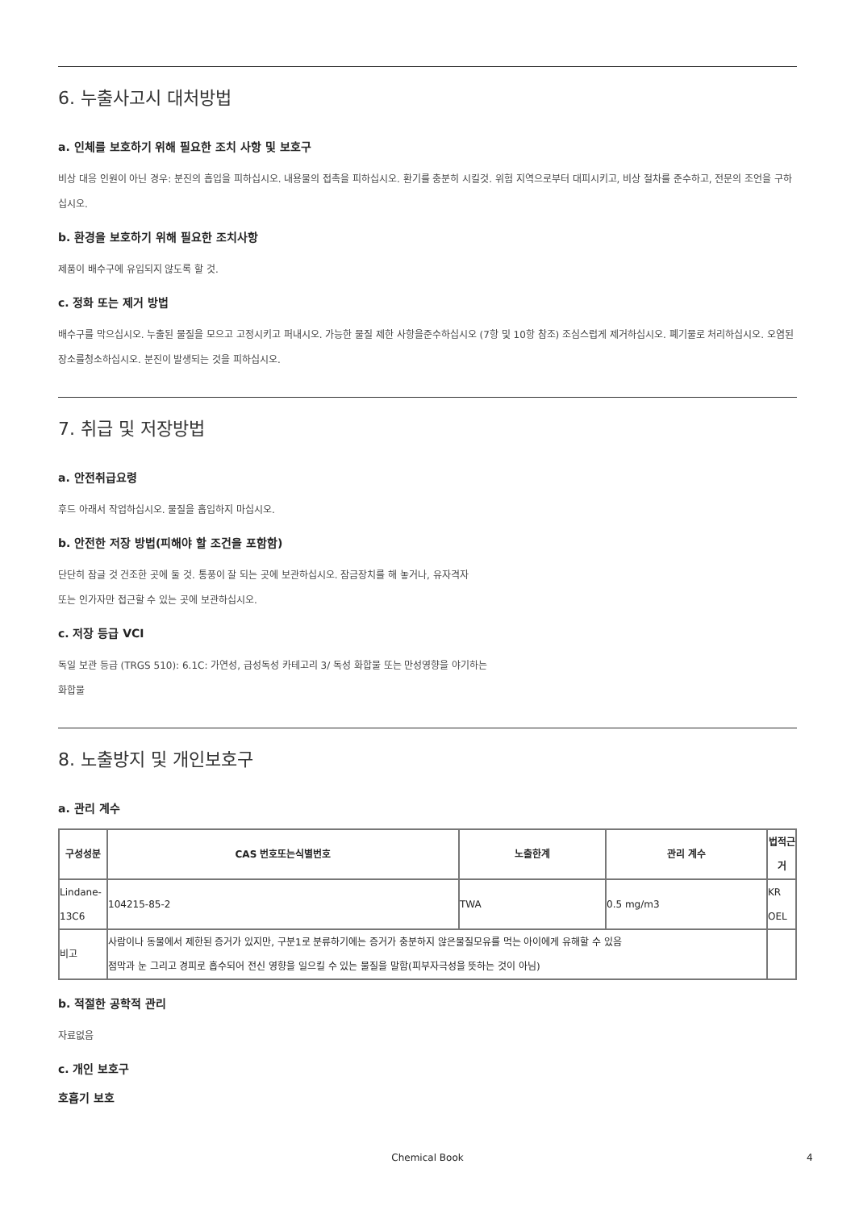6. 누출사고시 대처방법
a. 인체를 보호하기 위해 필요한 조치 사항 및 보호구
비상 대응 인원이 아닌 경우: 분진의 흡입을 피하십시오. 내용물의 접촉을 피하십시오. 환기를 충분히 시킬것. 위험 지역으로부터 대피시키고, 비상 절차를 준수하고, 전문의 조언을 구하십시오.
b. 환경을 보호하기 위해 필요한 조치사항
제품이 배수구에 유입되지 않도록 할 것.
c. 정화 또는 제거 방법
배수구를 막으십시오. 누출된 물질을 모으고 고정시키고 퍼내시오. 가능한 물질 제한 사항을준수하십시오 (7항 및 10항 참조) 조심스럽게 제거하십시오. 폐기물로 처리하십시오. 오염된 장소를청소하십시오. 분진이 발생되는 것을 피하십시오.
7. 취급 및 저장방법
a. 안전취급요령
후드 아래서 작업하십시오. 물질을 흡입하지 마십시오.
b. 안전한 저장 방법(피해야 할 조건을 포함함)
단단히 잠글 것 건조한 곳에 둘 것. 통풍이 잘 되는 곳에 보관하십시오. 잠금장치를 해 놓거나, 유자격자
또는 인가자만 접근할 수 있는 곳에 보관하십시오.
c. 저장 등급 VCI
독일 보관 등급 (TRGS 510): 6.1C: 가연성, 급성독성 카테고리 3/ 독성 화합물 또는 만성영향을 야기하는
화합물
8. 노출방지 및 개인보호구
a. 관리 계수
| 구성성분 | CAS 번호또는식별번호 | 노출한계 | 관리 계수 | 법적근거 |
| --- | --- | --- | --- | --- |
| Lindane-13C6 | 104215-85-2 | TWA | 0.5 mg/m3 | KR OEL |
| 비고 | 사람이나 동물에서 제한된 증거가 있지만, 구분1로 분류하기에는 증거가 충분하지 않은물질모유를 먹는 아이에게 유해할 수 있음 점막과 눈 그리고 경피로 흡수되어 전신 영향을 일으킬 수 있는 물질을 말함(피부자극성을 뜻하는 것이 아님) | | | |
b. 적절한 공학적 관리
자료없음
c. 개인 보호구
호흡기 보호
Chemical Book 4